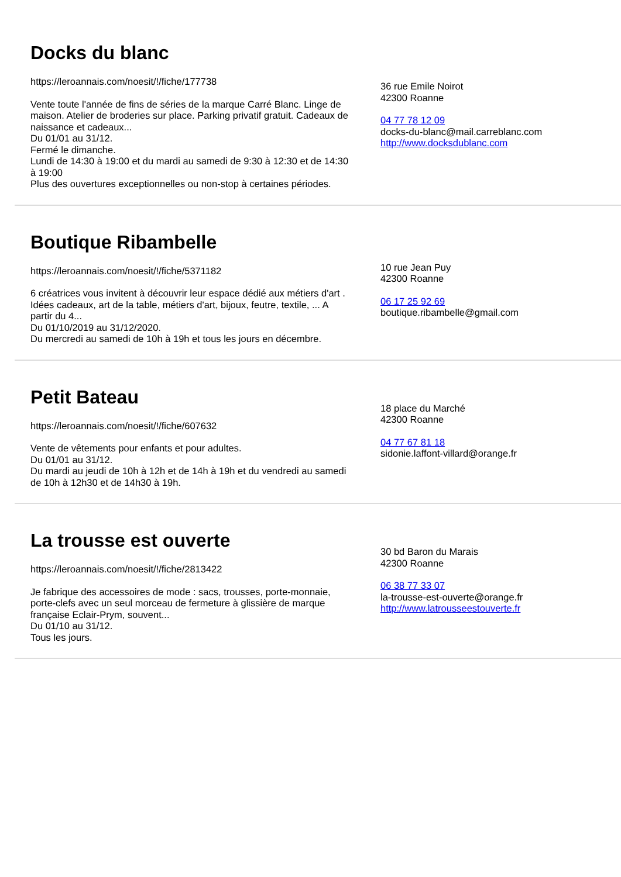Docks du blanc
https://leroannais.com/noesit/!/fiche/177738
Vente toute l'année de fins de séries de la marque Carré Blanc. Linge de maison. Atelier de broderies sur place. Parking privatif gratuit. Cadeaux de naissance et cadeaux...
Du 01/01 au 31/12.
Fermé le dimanche.
Lundi de 14:30 à 19:00 et du mardi au samedi de 9:30 à 12:30 et de 14:30 à 19:00
Plus des ouvertures exceptionnelles ou non-stop à certaines périodes.
36 rue Emile Noirot
42300 Roanne
04 77 78 12 09
docks-du-blanc@mail.carreblanc.com
http://www.docksdublanc.com
Boutique Ribambelle
https://leroannais.com/noesit/!/fiche/5371182
6 créatrices vous invitent à découvrir leur espace dédié aux métiers d'art . Idées cadeaux, art de la table, métiers d'art, bijoux, feutre, textile, ... A partir du 4...
Du 01/10/2019 au 31/12/2020.
Du mercredi au samedi de 10h à 19h et tous les jours en décembre.
10 rue Jean Puy
42300 Roanne
06 17 25 92 69
boutique.ribambelle@gmail.com
Petit Bateau
https://leroannais.com/noesit/!/fiche/607632
Vente de vêtements pour enfants et pour adultes.
Du 01/01 au 31/12.
Du mardi au jeudi de 10h à 12h et de 14h à 19h et du vendredi au samedi de 10h à 12h30 et de 14h30 à 19h.
18 place du Marché
42300 Roanne
04 77 67 81 18
sidonie.laffont-villard@orange.fr
La trousse est ouverte
https://leroannais.com/noesit/!/fiche/2813422
Je fabrique des accessoires de mode : sacs, trousses, porte-monnaie, porte-clefs avec un seul morceau de fermeture à glissière de marque française Eclair-Prym, souvent...
Du 01/10 au 31/12.
Tous les jours.
30 bd Baron du Marais
42300 Roanne
06 38 77 33 07
la-trousse-est-ouverte@orange.fr
http://www.latrousseestouverte.fr